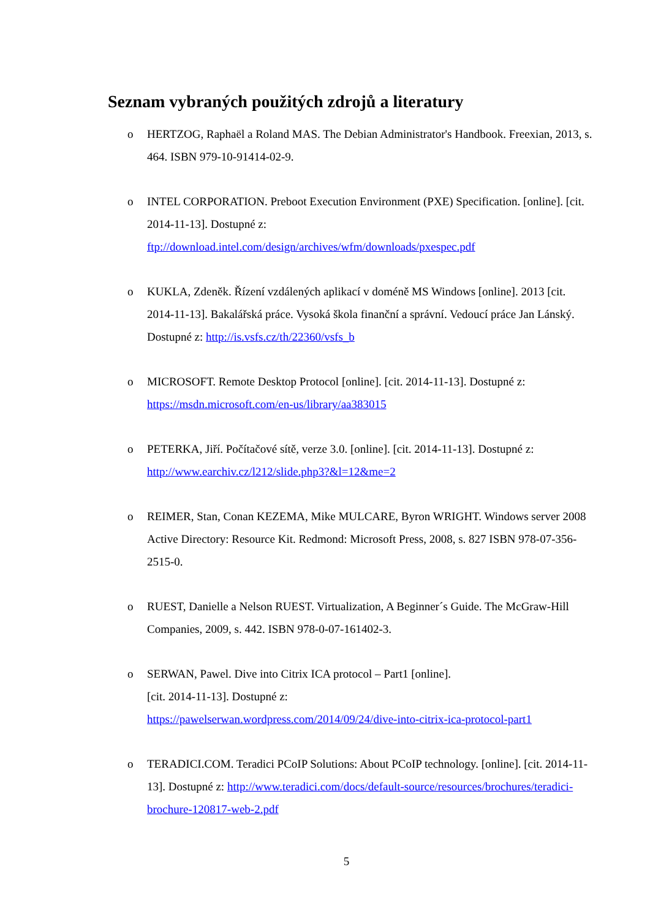Seznam vybraných použitých zdrojů a literatury
o HERTZOG, Raphaël a Roland MAS. The Debian Administrator's Handbook. Freexian, 2013, s. 464. ISBN 979-10-91414-02-9.
o INTEL CORPORATION. Preboot Execution Environment (PXE) Specification. [online]. [cit. 2014-11-13]. Dostupné z:
ftp://download.intel.com/design/archives/wfm/downloads/pxespec.pdf
o KUKLA, Zdeněk. Řízení vzdálených aplikací v doméně MS Windows [online]. 2013 [cit. 2014-11-13]. Bakalářská práce. Vysoká škola finanční a správní. Vedoucí práce Jan Lánský. Dostupné z: http://is.vsfs.cz/th/22360/vsfs_b
o MICROSOFT. Remote Desktop Protocol [online]. [cit. 2014-11-13]. Dostupné z: https://msdn.microsoft.com/en-us/library/aa383015
o PETERKA, Jiří. Počítačové sítě, verze 3.0. [online]. [cit. 2014-11-13]. Dostupné z: http://www.earchiv.cz/l212/slide.php3?&l=12&me=2
o REIMER, Stan, Conan KEZEMA, Mike MULCARE, Byron WRIGHT. Windows server 2008 Active Directory: Resource Kit. Redmond: Microsoft Press, 2008, s. 827 ISBN 978-07-356-2515-0.
o RUEST, Danielle a Nelson RUEST. Virtualization, A Beginner´s Guide. The McGraw-Hill Companies, 2009, s. 442. ISBN 978-0-07-161402-3.
o SERWAN, Pawel. Dive into Citrix ICA protocol – Part1 [online].
[cit. 2014-11-13]. Dostupné z:
https://pawelserwan.wordpress.com/2014/09/24/dive-into-citrix-ica-protocol-part1
o TERADICI.COM. Teradici PCoIP Solutions: About PCoIP technology. [online]. [cit. 2014-11-13]. Dostupné z: http://www.teradici.com/docs/default-source/resources/brochures/teradici-brochure-120817-web-2.pdf
5